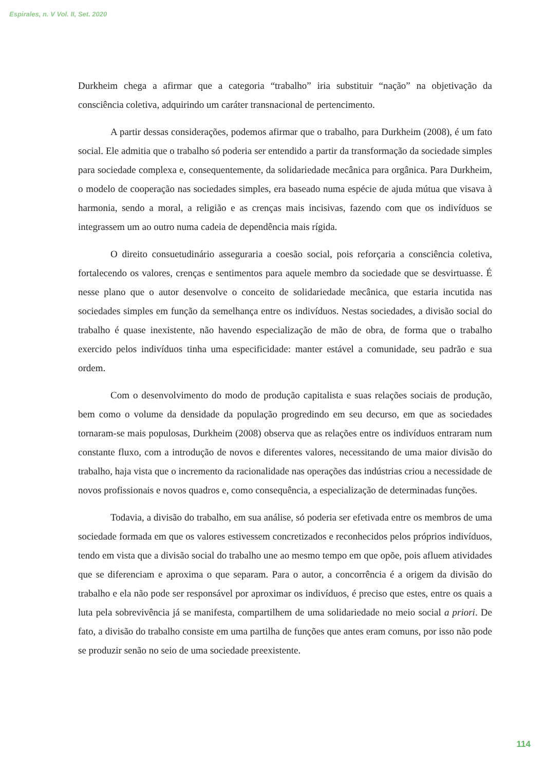Espirales, n. V Vol. II, Set. 2020
Durkheim chega a afirmar que a categoria “trabalho” iria substituir “nação” na objetivação da consciência coletiva, adquirindo um caráter transnacional de pertencimento.
A partir dessas considerações, podemos afirmar que o trabalho, para Durkheim (2008), é um fato social. Ele admitia que o trabalho só poderia ser entendido a partir da transformação da sociedade simples para sociedade complexa e, consequentemente, da solidariedade mecânica para orgânica. Para Durkheim, o modelo de cooperação nas sociedades simples, era baseado numa espécie de ajuda mútua que visava à harmonia, sendo a moral, a religião e as crenças mais incisivas, fazendo com que os indivíduos se integrassem um ao outro numa cadeia de dependência mais rígida.
O direito consuetudinário asseguraria a coesão social, pois reforçaria a consciência coletiva, fortalecendo os valores, crenças e sentimentos para aquele membro da sociedade que se desvirtuasse. É nesse plano que o autor desenvolve o conceito de solidariedade mecânica, que estaria incutida nas sociedades simples em função da semelhança entre os indivíduos. Nestas sociedades, a divisão social do trabalho é quase inexistente, não havendo especialização de mão de obra, de forma que o trabalho exercido pelos indivíduos tinha uma especificidade: manter estável a comunidade, seu padrão e sua ordem.
Com o desenvolvimento do modo de produção capitalista e suas relações sociais de produção, bem como o volume da densidade da população progredindo em seu decurso, em que as sociedades tornaram-se mais populosas, Durkheim (2008) observa que as relações entre os indivíduos entraram num constante fluxo, com a introdução de novos e diferentes valores, necessitando de uma maior divisão do trabalho, haja vista que o incremento da racionalidade nas operações das indústrias criou a necessidade de novos profissionais e novos quadros e, como consequência, a especialização de determinadas funções.
Todavia, a divisão do trabalho, em sua análise, só poderia ser efetivada entre os membros de uma sociedade formada em que os valores estivessem concretizados e reconhecidos pelos próprios indivíduos, tendo em vista que a divisão social do trabalho une ao mesmo tempo em que opõe, pois afluem atividades que se diferenciam e aproxima o que separam. Para o autor, a concorrência é a origem da divisão do trabalho e ela não pode ser responsável por aproximar os indivíduos, é preciso que estes, entre os quais a luta pela sobrevivência já se manifesta, compartilhem de uma solidariedade no meio social a priori. De fato, a divisão do trabalho consiste em uma partilha de funções que antes eram comuns, por isso não pode se produzir senão no seio de uma sociedade preexistente.
114